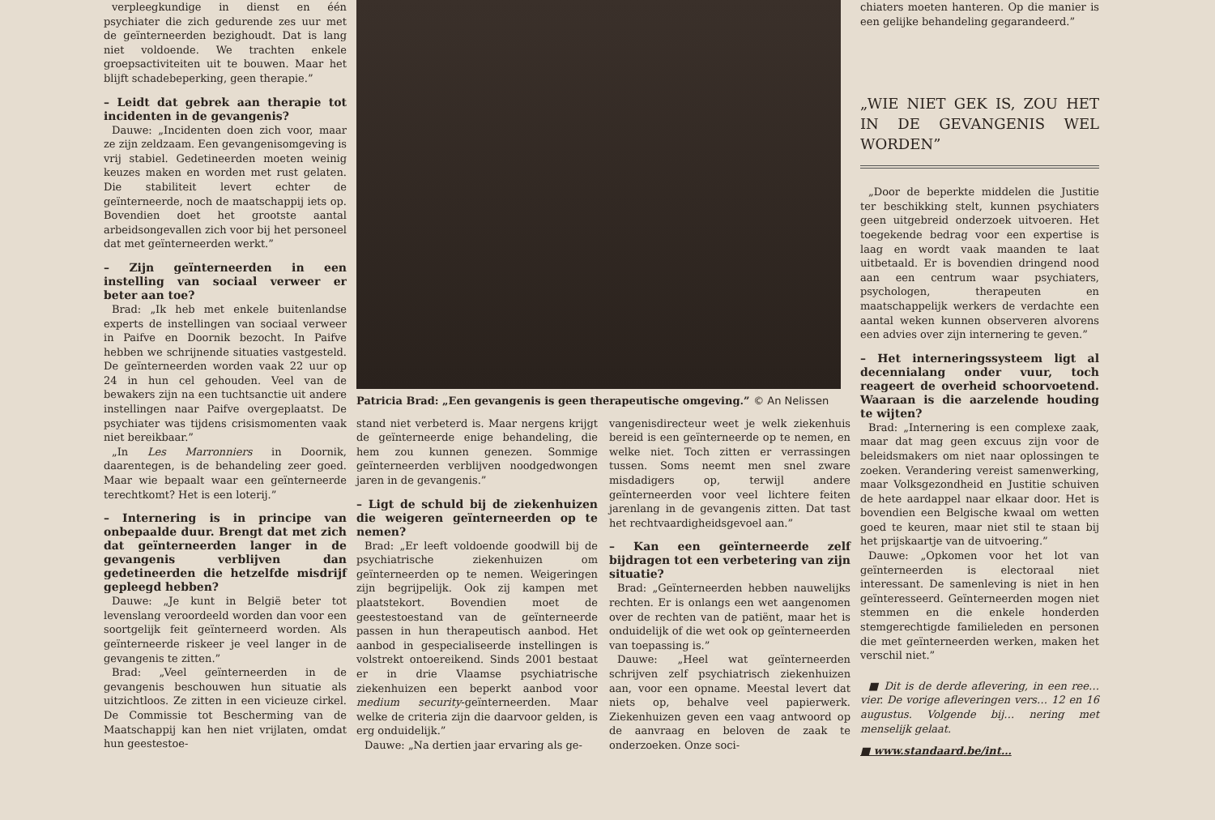verpleegkundige in dienst en één psychiater die zich gedurende zes uur met de geïnterneerden bezighoudt. Dat is lang niet voldoende. We trachten enkele groepsactiviteiten uit te bouwen. Maar het blijft schadebeperking, geen therapie.”
– Leidt dat gebrek aan therapie tot incidenten in de gevangenis?
Dauwe: „Incidenten doen zich voor, maar ze zijn zeldzaam. Een gevangenisomgeving is vrij stabiel. Gedetineerden moeten weinig keuzes maken en worden met rust gelaten. Die stabiliteit levert echter de geïnterneerde, noch de maatschappij iets op. Bovendien doet het grootste aantal arbeidsongevallen zich voor bij het personeel dat met geïnterneerden werkt.”
– Zijn geïnterneerden in een instelling van sociaal verweer er beter aan toe?
Brad: „Ik heb met enkele buitenlandse experts de instellingen van sociaal verweer in Paifve en Doornik bezocht. In Paifve hebben we schrijnende situaties vastgesteld. De geïnterneerden worden vaak 22 uur op 24 in hun cel gehouden. Veel van de bewakers zijn na een tuchtsanctie uit andere instellingen naar Paifve overgeplaatst. De psychiater was tijdens crisismomenten vaak niet bereikbaar.”
„In Les Marronniers in Doornik, daarentegen, is de behandeling zeer goed. Maar wie bepaalt waar een geïnterneerde terechtkomt? Het is een loterij.”
– Internering is in principe van onbepaalde duur. Brengt dat met zich dat geïnterneerden langer in de gevangenis verblijven dan gedetineerden die hetzelfde misdrijf gepleegd hebben?
Dauwe: „Je kunt in België beter tot levenslang veroordeeld worden dan voor een soortgelijk feit geïnterneerd worden. Als geïnterneerde riskeer je veel langer in de gevangenis te zitten.”
Brad: „Veel geïnterneerden in de gevangenis beschouwen hun situatie als uitzichtloos. Ze zitten in een vicieuze cirkel. De Commissie tot Bescherming van de Maatschappij kan hen niet vrijlaten, omdat hun geestestoe-
Patricia Brad: „Een gevangenis is geen therapeutische omgeving.” © An Nelissen
stand niet verbeterd is. Maar nergens krijgt de geïnterneerde enige behandeling, die hem zou kunnen genezen. Sommige geïnterneerden verblijven noodgedwongen jaren in de gevangenis.”
– Ligt de schuld bij de ziekenhuizen die weigeren geïnterneerden op te nemen?
Brad: „Er leeft voldoende goodwill bij de psychiatrische ziekenhuizen om geïnterneerden op te nemen. Weigeringen zijn begrijpelijk. Ook zij kampen met plaatstekort. Bovendien moet de geestestoestand van de geïnterneerde passen in hun therapeutisch aanbod. Het aanbod in gespecialiseerde instellingen is volstrekt ontoereikend. Sinds 2001 bestaat er in drie Vlaamse psychiatrische ziekenhuizen een beperkt aanbod voor medium security-geïnterneerden. Maar welke de criteria zijn die daarvoor gelden, is erg onduidelijk.”
Dauwe: „Na dertien jaar ervaring als ge-
vangenisdirecteur weet je welk ziekenhuis bereid is een geïnterneerde op te nemen, en welke niet. Toch zitten er verrassingen tussen. Soms neemt men snel zware misdadigers op, terwijl andere geïnterneerden voor veel lichtere feiten jarenlang in de gevangenis zitten. Dat tast het rechtvaardigheidsgevoel aan.”
– Kan een geïnterneerde zelf bijdragen tot een verbetering van zijn situatie?
Brad: „Geïnterneerden hebben nauwelijks rechten. Er is onlangs een wet aangenomen over de rechten van de patiënt, maar het is onduidelijk of die wet ook op geïnterneerden van toepassing is.”
Dauwe: „Heel wat geïnterneerden schrijven zelf psychiatrisch ziekenhuizen aan, voor een opname. Meestal levert dat niets op, behalve veel papierwerk. Ziekenhuizen geven een vaag antwoord op de aanvraag en beloven de zaak te onderzoeken. Onze soci-
chiaters moeten hanteren. Op die manier is een gelijke behandeling gegarandeerd.”
„WIE NIET GEK IS, ZOU HET IN DE GEVANGENIS WEL WORDEN”
„Door de beperkte middelen die Justitie ter beschikking stelt, kunnen psychiaters geen uitgebreid onderzoek uitvoeren. Het toegekende bedrag voor een expertise is laag en wordt vaak maanden te laat uitbetaald. Er is bovendien dringend nood aan een centrum waar psychiaters, psychologen, therapeuten en maatschappelijk werkers de verdachte een aantal weken kunnen observeren alvorens een advies over zijn internering te geven.”
– Het interneringssysteem ligt al decennialang onder vuur, toch reageert de overheid schoorvoetend. Waaraan is die aarzelende houding te wijten?
Brad: „Internering is een complexe zaak, maar dat mag geen excuus zijn voor de beleidsmakers om niet naar oplossingen te zoeken. Verandering vereist samenwerking, maar Volksgezondheid en Justitie schuiven de hete aardappel naar elkaar door. Het is bovendien een Belgische kwaal om wetten goed te keuren, maar niet stil te staan bij het prijskaartje van de uitvoering.”
Dauwe: „Opkomen voor het lot van geïnterneerden is electoraal niet interessant. De samenleving is niet in hen geïnteresseerd. Geïnterneerden mogen niet stemmen en die enkele honderden stemgerechtigde familieleden en personen die met geïnterneerden werken, maken het verschil niet.”
■ Dit is de derde aflevering, in een ree… vier. De vorige afleveringen vers… 12 en 16 augustus. Volgende bij… nering met menselijk gelaat.
■ www.standaard.be/int…